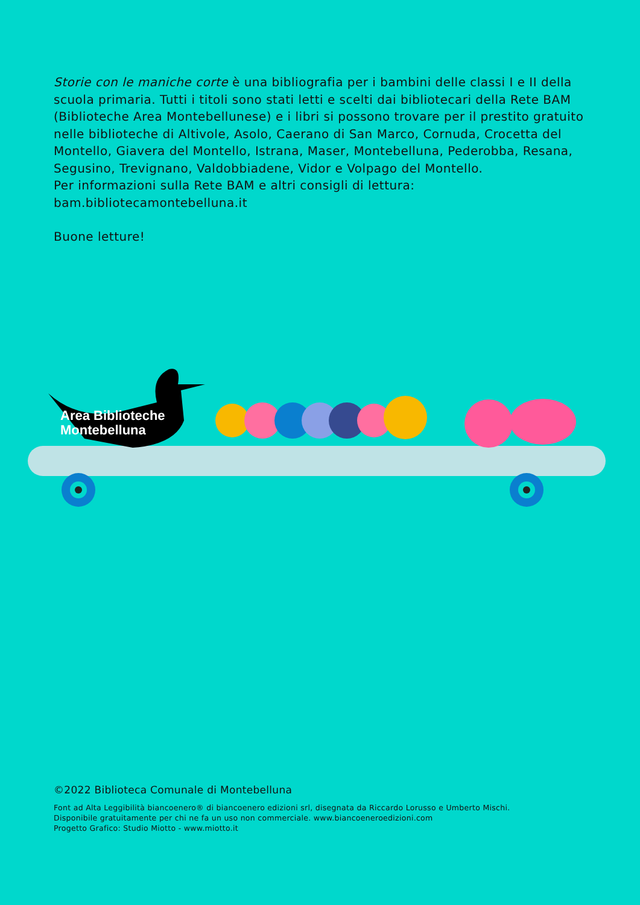Storie con le maniche corte è una bibliografia per i bambini delle classi I e II della scuola primaria. Tutti i titoli sono stati letti e scelti dai bibliotecari della Rete BAM (Biblioteche Area Montebellunese) e i libri si possono trovare per il prestito gratuito nelle biblioteche di Altivole, Asolo, Caerano di San Marco, Cornuda, Crocetta del Montello, Giavera del Montello, Istrana, Maser, Montebelluna, Pederobba, Resana, Segusino, Trevignano, Valdobbiadene, Vidor e Volpago del Montello.
Per informazioni sulla Rete BAM e altri consigli di lettura:
bam.bibliotecamontebelluna.it
Buone letture!
Area Biblioteche
Montebelluna
©2022 Biblioteca Comunale di Montebelluna
Font ad Alta Leggibilità biancoenero® di biancoenero edizioni srl, disegnata da Riccardo Lorusso e Umberto Mischi.
Disponibile gratuitamente per chi ne fa un uso non commerciale. www.biancoeneroedizioni.com
Progetto Grafico: Studio Miotto - www.miotto.it